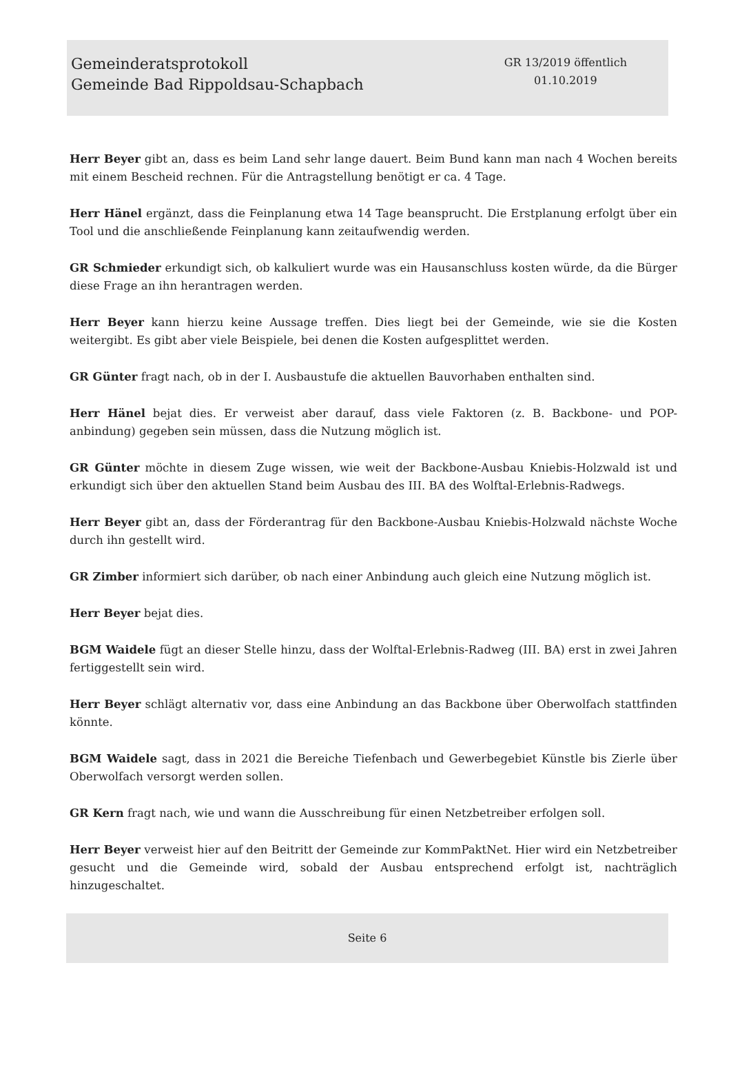Gemeinderatsprotokoll
Gemeinde Bad Rippoldsau-Schapbach
GR 13/2019 öffentlich
01.10.2019
Herr Beyer gibt an, dass es beim Land sehr lange dauert. Beim Bund kann man nach 4 Wochen bereits mit einem Bescheid rechnen. Für die Antragstellung benötigt er ca. 4 Tage.
Herr Hänel ergänzt, dass die Feinplanung etwa 14 Tage beansprucht. Die Erstplanung erfolgt über ein Tool und die anschließende Feinplanung kann zeitaufwendig werden.
GR Schmieder erkundigt sich, ob kalkuliert wurde was ein Hausanschluss kosten würde, da die Bürger diese Frage an ihn herantragen werden.
Herr Beyer kann hierzu keine Aussage treffen. Dies liegt bei der Gemeinde, wie sie die Kosten weitergibt. Es gibt aber viele Beispiele, bei denen die Kosten aufgesplittet werden.
GR Günter fragt nach, ob in der I. Ausbaustufe die aktuellen Bauvorhaben enthalten sind.
Herr Hänel bejat dies. Er verweist aber darauf, dass viele Faktoren (z. B. Backbone- und POP-anbindung) gegeben sein müssen, dass die Nutzung möglich ist.
GR Günter möchte in diesem Zuge wissen, wie weit der Backbone-Ausbau Kniebis-Holzwald ist und erkundigt sich über den aktuellen Stand beim Ausbau des III. BA des Wolftal-Erlebnis-Radwegs.
Herr Beyer gibt an, dass der Förderantrag für den Backbone-Ausbau Kniebis-Holzwald nächste Woche durch ihn gestellt wird.
GR Zimber informiert sich darüber, ob nach einer Anbindung auch gleich eine Nutzung möglich ist.
Herr Beyer bejat dies.
BGM Waidele fügt an dieser Stelle hinzu, dass der Wolftal-Erlebnis-Radweg (III. BA) erst in zwei Jahren fertiggestellt sein wird.
Herr Beyer schlägt alternativ vor, dass eine Anbindung an das Backbone über Oberwolfach stattfinden könnte.
BGM Waidele sagt, dass in 2021 die Bereiche Tiefenbach und Gewerbegebiet Künstle bis Zierle über Oberwolfach versorgt werden sollen.
GR Kern fragt nach, wie und wann die Ausschreibung für einen Netzbetreiber erfolgen soll.
Herr Beyer verweist hier auf den Beitritt der Gemeinde zur KommPaktNet. Hier wird ein Netzbetreiber gesucht und die Gemeinde wird, sobald der Ausbau entsprechend erfolgt ist, nachträglich hinzugeschaltet.
Seite 6